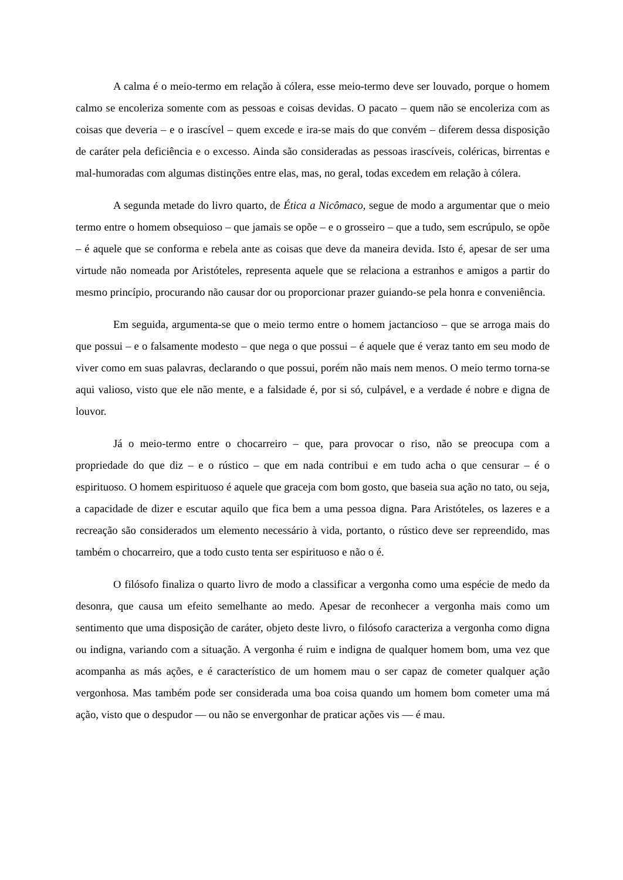A calma é o meio-termo em relação à cólera, esse meio-termo deve ser louvado, porque o homem calmo se encoleriza somente com as pessoas e coisas devidas. O pacato – quem não se encoleriza com as coisas que deveria – e o irascível – quem excede e ira-se mais do que convém – diferem dessa disposição de caráter pela deficiência e o excesso. Ainda são consideradas as pessoas irascíveis, coléricas, birrentas e mal-humoradas com algumas distinções entre elas, mas, no geral, todas excedem em relação à cólera.
A segunda metade do livro quarto, de Ética a Nicômaco, segue de modo a argumentar que o meio termo entre o homem obsequioso – que jamais se opõe – e o grosseiro – que a tudo, sem escrúpulo, se opõe – é aquele que se conforma e rebela ante as coisas que deve da maneira devida. Isto é, apesar de ser uma virtude não nomeada por Aristóteles, representa aquele que se relaciona a estranhos e amigos a partir do mesmo princípio, procurando não causar dor ou proporcionar prazer guiando-se pela honra e conveniência.
Em seguida, argumenta-se que o meio termo entre o homem jactancioso – que se arroga mais do que possui – e o falsamente modesto – que nega o que possui – é aquele que é veraz tanto em seu modo de viver como em suas palavras, declarando o que possui, porém não mais nem menos. O meio termo torna-se aqui valioso, visto que ele não mente, e a falsidade é, por si só, culpável, e a verdade é nobre e digna de louvor.
Já o meio-termo entre o chocarreiro – que, para provocar o riso, não se preocupa com a propriedade do que diz – e o rústico – que em nada contribui e em tudo acha o que censurar – é o espirituoso. O homem espirituoso é aquele que graceja com bom gosto, que baseia sua ação no tato, ou seja, a capacidade de dizer e escutar aquilo que fica bem a uma pessoa digna. Para Aristóteles, os lazeres e a recreação são considerados um elemento necessário à vida, portanto, o rústico deve ser repreendido, mas também o chocarreiro, que a todo custo tenta ser espirituoso e não o é.
O filósofo finaliza o quarto livro de modo a classificar a vergonha como uma espécie de medo da desonra, que causa um efeito semelhante ao medo. Apesar de reconhecer a vergonha mais como um sentimento que uma disposição de caráter, objeto deste livro, o filósofo caracteriza a vergonha como digna ou indigna, variando com a situação. A vergonha é ruim e indigna de qualquer homem bom, uma vez que acompanha as más ações, e é característico de um homem mau o ser capaz de cometer qualquer ação vergonhosa. Mas também pode ser considerada uma boa coisa quando um homem bom cometer uma má ação, visto que o despudor — ou não se envergonhar de praticar ações vis — é mau.